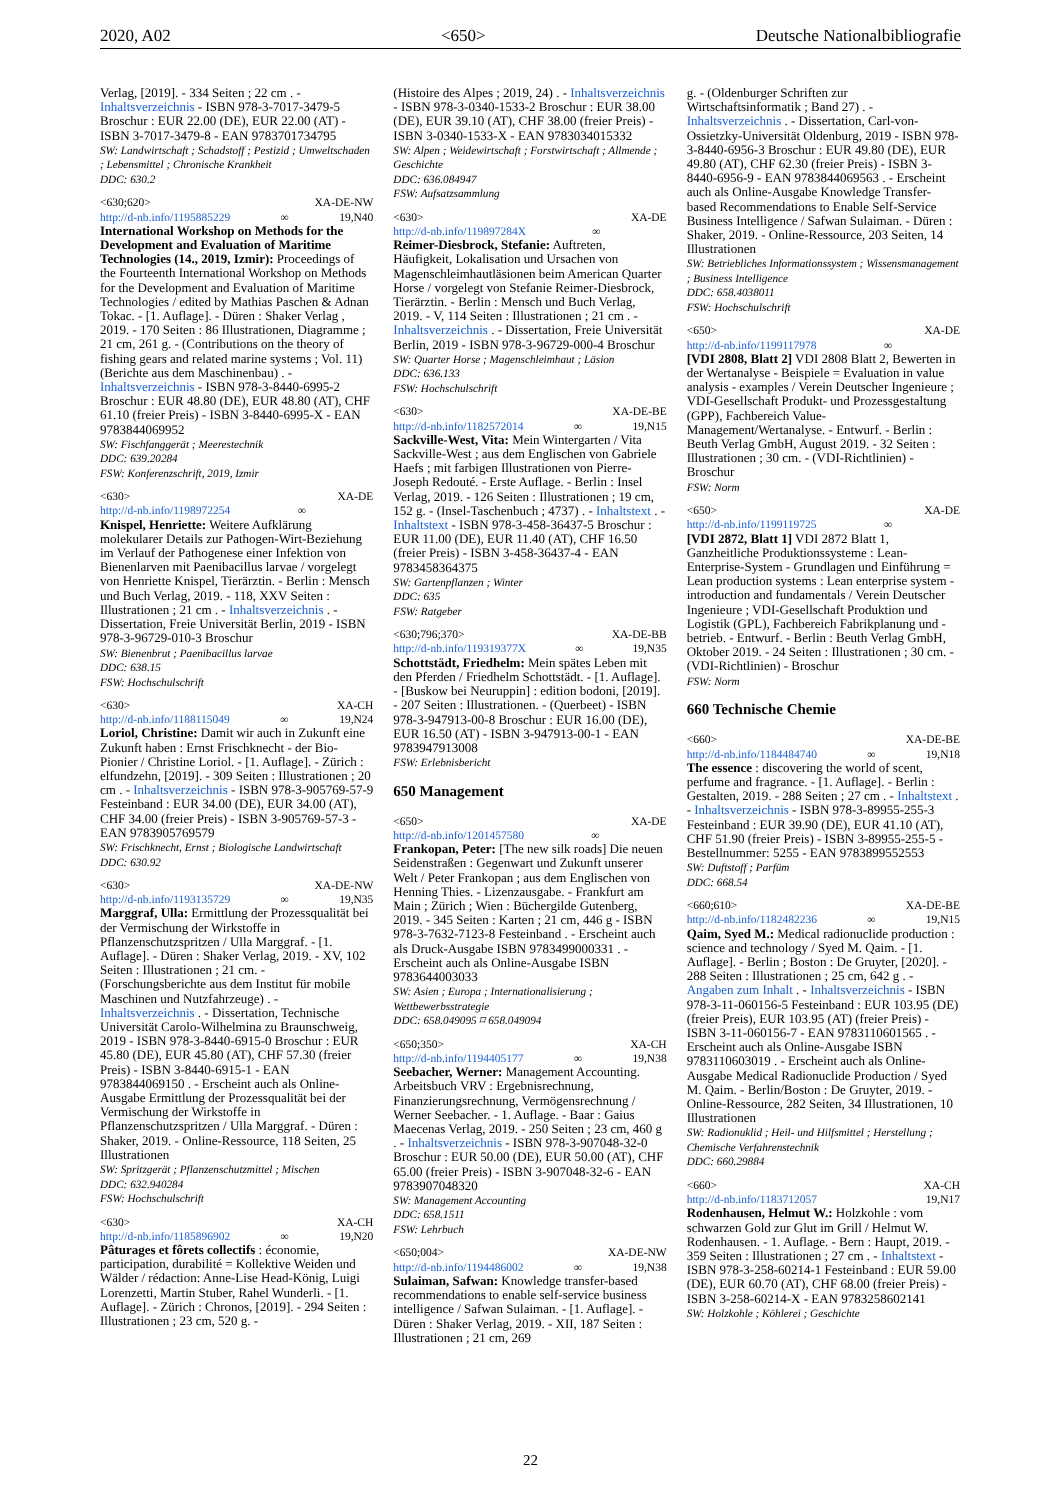2020, A02 <650> Deutsche Nationalbibliografie
Verlag, [2019]. - 334 Seiten ; 22 cm . - Inhaltsverzeichnis - ISBN 978-3-7017-3479-5 Broschur : EUR 22.00 (DE), EUR 22.00 (AT) - ISBN 3-7017-3479-8 - EAN 9783701734795
SW: Landwirtschaft ; Schadstoff ; Pestizid ; Umweltschaden ; Lebensmittel ; Chronische Krankheit
DDC: 630.2
<630;620> XA-DE-NW
http://d-nb.info/1195885229 ∞ 19,N40
International Workshop on Methods for the Development and Evaluation of Maritime Technologies (14., 2019, Izmir): Proceedings of the Fourteenth International Workshop on Methods for the Development and Evaluation of Maritime Technologies / edited by Mathias Paschen & Adnan Tokac. - [1. Auflage]. - Düren : Shaker Verlag , 2019. - 170 Seiten : 86 Illustrationen, Diagramme ; 21 cm, 261 g. - (Contributions on the theory of fishing gears and related marine systems ; Vol. 11) (Berichte aus dem Maschinenbau) . - Inhaltsverzeichnis - ISBN 978-3-8440-6995-2 Broschur : EUR 48.80 (DE), EUR 48.80 (AT), CHF 61.10 (freier Preis) - ISBN 3-8440-6995-X - EAN 9783844069952
SW: Fischfanggerät ; Meerestechnik
DDC: 639.20284
FSW: Konferenzschrift, 2019, Izmir
<630> XA-DE
http://d-nb.info/1198972254 ∞
Knispel, Henriette: Weitere Aufklärung molekularer Details zur Pathogen-Wirt-Beziehung im Verlauf der Pathogenese einer Infektion von Bienenlarven mit Paenibacillus larvae / vorgelegt von Henriette Knispel, Tierärztin. - Berlin : Mensch und Buch Verlag, 2019. - 118, XXV Seiten : Illustrationen ; 21 cm . - Inhaltsverzeichnis . - Dissertation, Freie Universität Berlin, 2019 - ISBN 978-3-96729-010-3 Broschur
SW: Bienenbrut ; Paenibacillus larvae
DDC: 638.15
FSW: Hochschulschrift
<630> XA-CH
http://d-nb.info/1188115049 ∞ 19,N24
Loriol, Christine: Damit wir auch in Zukunft eine Zukunft haben : Ernst Frischknecht - der Bio-Pionier / Christine Loriol. - [1. Auflage]. - Zürich : elfundzehn, [2019]. - 309 Seiten : Illustrationen ; 20 cm . - Inhaltsverzeichnis - ISBN 978-3-905769-57-9 Festeinband : EUR 34.00 (DE), EUR 34.00 (AT), CHF 34.00 (freier Preis) - ISBN 3-905769-57-3 - EAN 9783905769579
SW: Frischknecht, Ernst ; Biologische Landwirtschaft
DDC: 630.92
<630> XA-DE-NW
http://d-nb.info/1193135729 ∞ 19,N35
Marggraf, Ulla: Ermittlung der Prozessqualität bei der Vermischung der Wirkstoffe in Pflanzenschutzspritzen / Ulla Marggraf. - [1. Auflage]. - Düren : Shaker Verlag, 2019. - XV, 102 Seiten : Illustrationen ; 21 cm. - (Forschungsberichte aus dem Institut für mobile Maschinen und Nutzfahrzeuge) . - Inhaltsverzeichnis . - Dissertation, Technische Universität Carolo-Wilhelmina zu Braunschweig, 2019 - ISBN 978-3-8440-6915-0 Broschur : EUR 45.80 (DE), EUR 45.80 (AT), CHF 57.30 (freier Preis) - ISBN 3-8440-6915-1 - EAN 9783844069150 . - Erscheint auch als Online-Ausgabe Ermittlung der Prozessqualität bei der Vermischung der Wirkstoffe in Pflanzenschutzspritzen / Ulla Marggraf. - Düren : Shaker, 2019. - Online-Ressource, 118 Seiten, 25 Illustrationen
SW: Spritzgerät ; Pflanzenschutzmittel ; Mischen
DDC: 632.940284
FSW: Hochschulschrift
<630> XA-CH
http://d-nb.info/1185896902 ∞ 19,N20
Pâturages et fôrets collectifs : économie, participation, durabilité = Kollektive Weiden und Wälder / rédaction: Anne-Lise Head-König, Luigi Lorenzetti, Martin Stuber, Rahel Wunderli. - [1. Auflage]. - Zürich : Chronos, [2019]. - 294 Seiten : Illustrationen ; 23 cm, 520 g. -
(Histoire des Alpes ; 2019, 24) . - Inhaltsverzeichnis - ISBN 978-3-0340-1533-2 Broschur : EUR 38.00 (DE), EUR 39.10 (AT), CHF 38.00 (freier Preis) - ISBN 3-0340-1533-X - EAN 9783034015332
SW: Alpen ; Weidewirtschaft ; Forstwirtschaft ; Allmende ; Geschichte
DDC: 636.084947
FSW: Aufsatzsammlung
<630> XA-DE
http://d-nb.info/119897284X ∞
Reimer-Diesbrock, Stefanie: Auftreten, Häufigkeit, Lokalisation und Ursachen von Magenschleimhautläsionen beim American Quarter Horse / vorgelegt von Stefanie Reimer-Diesbrock, Tierärztin. - Berlin : Mensch und Buch Verlag, 2019. - V, 114 Seiten : Illustrationen ; 21 cm . - Inhaltsverzeichnis . - Dissertation, Freie Universität Berlin, 2019 - ISBN 978-3-96729-000-4 Broschur
SW: Quarter Horse ; Magenschleimhaut ; Läsion
DDC: 636.133
FSW: Hochschulschrift
<630> XA-DE-BE
http://d-nb.info/1182572014 ∞ 19,N15
Sackville-West, Vita: Mein Wintergarten / Vita Sackville-West ; aus dem Englischen von Gabriele Haefs ; mit farbigen Illustrationen von Pierre-Joseph Redouté. - Erste Auflage. - Berlin : Insel Verlag, 2019. - 126 Seiten : Illustrationen ; 19 cm, 152 g. - (Insel-Taschenbuch ; 4737) . - Inhaltstext . - Inhaltstext - ISBN 978-3-458-36437-5 Broschur : EUR 11.00 (DE), EUR 11.40 (AT), CHF 16.50 (freier Preis) - ISBN 3-458-36437-4 - EAN 9783458364375
SW: Gartenpflanzen ; Winter
DDC: 635
FSW: Ratgeber
<630;796;370> XA-DE-BB
http://d-nb.info/119319377X ∞ 19,N35
Schottstädt, Friedhelm: Mein spätes Leben mit den Pferden / Friedhelm Schottstädt. - [1. Auflage]. - [Buskow bei Neuruppin] : edition bodoni, [2019]. - 207 Seiten : Illustrationen. - (Querbeet) - ISBN 978-3-947913-00-8 Broschur : EUR 16.00 (DE), EUR 16.50 (AT) - ISBN 3-947913-00-1 - EAN 9783947913008
FSW: Erlebnisbericht
650 Management
<650> XA-DE
http://d-nb.info/1201457580 ∞
Frankopan, Peter: [The new silk roads] Die neuen Seidenstraßen : Gegenwart und Zukunft unserer Welt / Peter Frankopan ; aus dem Englischen von Henning Thies. - Lizenzausgabe. - Frankfurt am Main ; Zürich ; Wien : Büchergilde Gutenberg, 2019. - 345 Seiten : Karten ; 21 cm, 446 g - ISBN 978-3-7632-7123-8 Festeinband . - Erscheint auch als Druck-Ausgabe ISBN 9783499000331 . - Erscheint auch als Online-Ausgabe ISBN 9783644003033
SW: Asien ; Europa ; Internationalisierung ; Wettbewerbsstrategie
DDC: 658.049095 ⌑ 658.049094
<650;350> XA-CH
http://d-nb.info/1194405177 ∞ 19,N38
Seebacher, Werner: Management Accounting. Arbeitsbuch VRV : Ergebnisrechnung, Finanzierungsrechnung, Vermögensrechnung / Werner Seebacher. - 1. Auflage. - Baar : Gaius Maecenas Verlag, 2019. - 250 Seiten ; 23 cm, 460 g . - Inhaltsverzeichnis - ISBN 978-3-907048-32-0 Broschur : EUR 50.00 (DE), EUR 50.00 (AT), CHF 65.00 (freier Preis) - ISBN 3-907048-32-6 - EAN 9783907048320
SW: Management Accounting
DDC: 658.1511
FSW: Lehrbuch
<650;004> XA-DE-NW
http://d-nb.info/1194486002 ∞ 19,N38
Sulaiman, Safwan: Knowledge transfer-based recommendations to enable self-service business intelligence / Safwan Sulaiman. - [1. Auflage]. - Düren : Shaker Verlag, 2019. - XII, 187 Seiten : Illustrationen ; 21 cm, 269
g. - (Oldenburger Schriften zur Wirtschaftsinformatik ; Band 27) . - Inhaltsverzeichnis . - Dissertation, Carl-von-Ossietzky-Universität Oldenburg, 2019 - ISBN 978-3-8440-6956-3 Broschur : EUR 49.80 (DE), EUR 49.80 (AT), CHF 62.30 (freier Preis) - ISBN 3-8440-6956-9 - EAN 9783844069563 . - Erscheint auch als Online-Ausgabe Knowledge Transfer-based Recommendations to Enable Self-Service Business Intelligence / Safwan Sulaiman. - Düren : Shaker, 2019. - Online-Ressource, 203 Seiten, 14 Illustrationen
SW: Betriebliches Informationssystem ; Wissensmanagement ; Business Intelligence
DDC: 658.4038011
FSW: Hochschulschrift
<650> XA-DE
http://d-nb.info/1199117978 ∞
[VDI 2808, Blatt 2] VDI 2808 Blatt 2, Bewerten in der Wertanalyse - Beispiele = Evaluation in value analysis - examples / Verein Deutscher Ingenieure ; VDI-Gesellschaft Produkt- und Prozessgestaltung (GPP), Fachbereich Value-Management/Wertanalyse. - Entwurf. - Berlin : Beuth Verlag GmbH, August 2019. - 32 Seiten : Illustrationen ; 30 cm. - (VDI-Richtlinien) - Broschur
FSW: Norm
<650> XA-DE
http://d-nb.info/1199119725 ∞
[VDI 2872, Blatt 1] VDI 2872 Blatt 1, Ganzheitliche Produktionssysteme : Lean-Enterprise-System - Grundlagen und Einführung = Lean production systems : Lean enterprise system - introduction and fundamentals / Verein Deutscher Ingenieure ; VDI-Gesellschaft Produktion und Logistik (GPL), Fachbereich Fabrikplanung und -betrieb. - Entwurf. - Berlin : Beuth Verlag GmbH, Oktober 2019. - 24 Seiten : Illustrationen ; 30 cm. - (VDI-Richtlinien) - Broschur
FSW: Norm
660 Technische Chemie
<660> XA-DE-BE
http://d-nb.info/1184484740 ∞ 19,N18
The essence : discovering the world of scent, perfume and fragrance. - [1. Auflage]. - Berlin : Gestalten, 2019. - 288 Seiten ; 27 cm . - Inhaltstext . - Inhaltsverzeichnis - ISBN 978-3-89955-255-3 Festeinband : EUR 39.90 (DE), EUR 41.10 (AT), CHF 51.90 (freier Preis) - ISBN 3-89955-255-5 - Bestellnummer: 5255 - EAN 9783899552553
SW: Duftstoff ; Parfüm
DDC: 668.54
<660;610> XA-DE-BE
http://d-nb.info/1182482236 ∞ 19,N15
Qaim, Syed M.: Medical radionuclide production : science and technology / Syed M. Qaim. - [1. Auflage]. - Berlin ; Boston : De Gruyter, [2020]. - 288 Seiten : Illustrationen ; 25 cm, 642 g . - Angaben zum Inhalt . - Inhaltsverzeichnis - ISBN 978-3-11-060156-5 Festeinband : EUR 103.95 (DE) (freier Preis), EUR 103.95 (AT) (freier Preis) - ISBN 3-11-060156-7 - EAN 9783110601565 . - Erscheint auch als Online-Ausgabe ISBN 9783110603019 . - Erscheint auch als Online-Ausgabe Medical Radionuclide Production / Syed M. Qaim. - Berlin/Boston : De Gruyter, 2019. - Online-Ressource, 282 Seiten, 34 Illustrationen, 10 Illustrationen
SW: Radionuklid ; Heil- und Hilfsmittel ; Herstellung ; Chemische Verfahrenstechnik
DDC: 660.29884
<660> XA-CH
http://d-nb.info/1183712057 19,N17
Rodenhausen, Helmut W.: Holzkohle : vom schwarzen Gold zur Glut im Grill / Helmut W. Rodenhausen. - 1. Auflage. - Bern : Haupt, 2019. - 359 Seiten : Illustrationen ; 27 cm . - Inhaltstext - ISBN 978-3-258-60214-1 Festeinband : EUR 59.00 (DE), EUR 60.70 (AT), CHF 68.00 (freier Preis) - ISBN 3-258-60214-X - EAN 9783258602141
SW: Holzkohle ; Köhlerei ; Geschichte
22